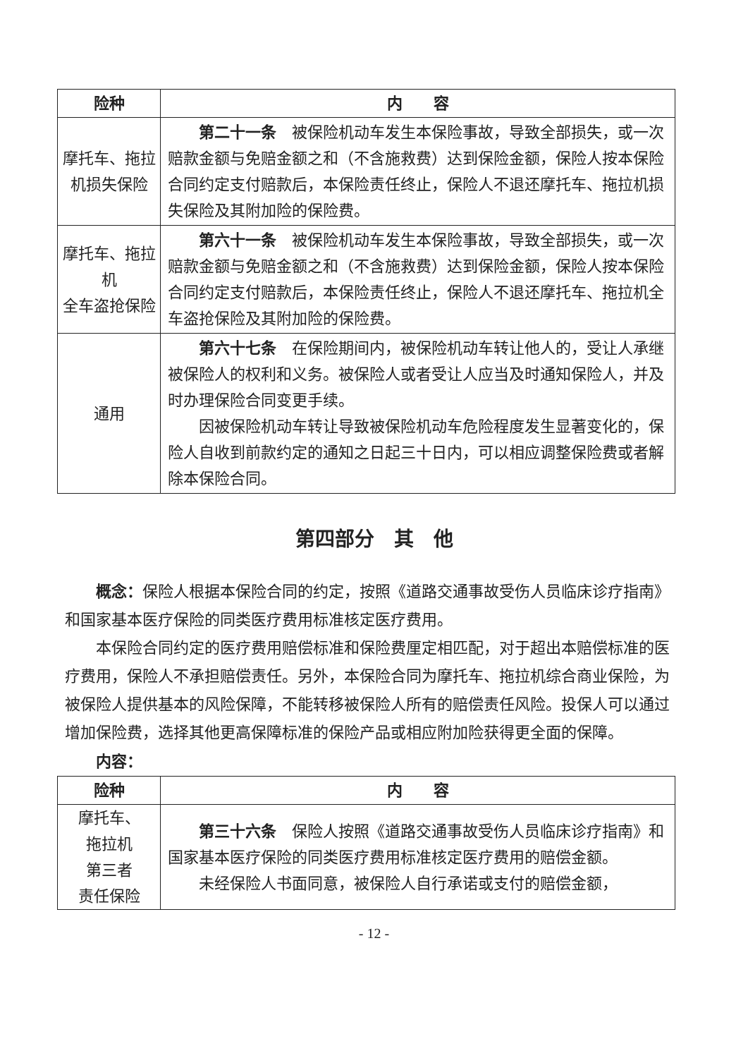| 险种 | 内 容 |
| --- | --- |
| 摩托车、拖拉机损失保险 | 第二十一条 被保险机动车发生本保险事故，导致全部损失，或一次赔款金额与免赔金额之和（不含施救费）达到保险金额，保险人按本保险合同约定支付赔款后，本保险责任终止，保险人不退还摩托车、拖拉机损失保险及其附加险的保险费。 |
| 摩托车、拖拉机 全车盗抢保险 | 第六十一条 被保险机动车发生本保险事故，导致全部损失，或一次赔款金额与免赔金额之和（不含施救费）达到保险金额，保险人按本保险合同约定支付赔款后，本保险责任终止，保险人不退还摩托车、拖拉机全车盗抢保险及其附加险的保险费。 |
| 通用 | 第六十七条 在保险期间内，被保险机动车转让他人的，受让人承继被保险人的权利和义务。被保险人或者受让人应当及时通知保险人，并及时办理保险合同变更手续。 因被保险机动车转让导致被保险机动车危险程度发生显著变化的，保险人自收到前款约定的通知之日起三十日内，可以相应调整保险费或者解除本保险合同。 |
第四部分　其　他
概念：保险人根据本保险合同的约定，按照《道路交通事故受伤人员临床诊疗指南》和国家基本医疗保险的同类医疗费用标准核定医疗费用。
本保险合同约定的医疗费用赔偿标准和保险费厘定相匹配，对于超出本赔偿标准的医疗费用，保险人不承担赔偿责任。另外，本保险合同为摩托车、拖拉机综合商业保险，为被保险人提供基本的风险保障，不能转移被保险人所有的赔偿责任风险。投保人可以通过增加保险费，选择其他更高保障标准的保险产品或相应附加险获得更全面的保障。
内容：
| 险种 | 内 容 |
| --- | --- |
| 摩托车、 拖拉机 第三者 责任保险 | 第三十六条 保险人按照《道路交通事故受伤人员临床诊疗指南》和国家基本医疗保险的同类医疗费用标准核定医疗费用的赔偿金额。 未经保险人书面同意，被保险人自行承诺或支付的赔偿金额， |
- 12 -